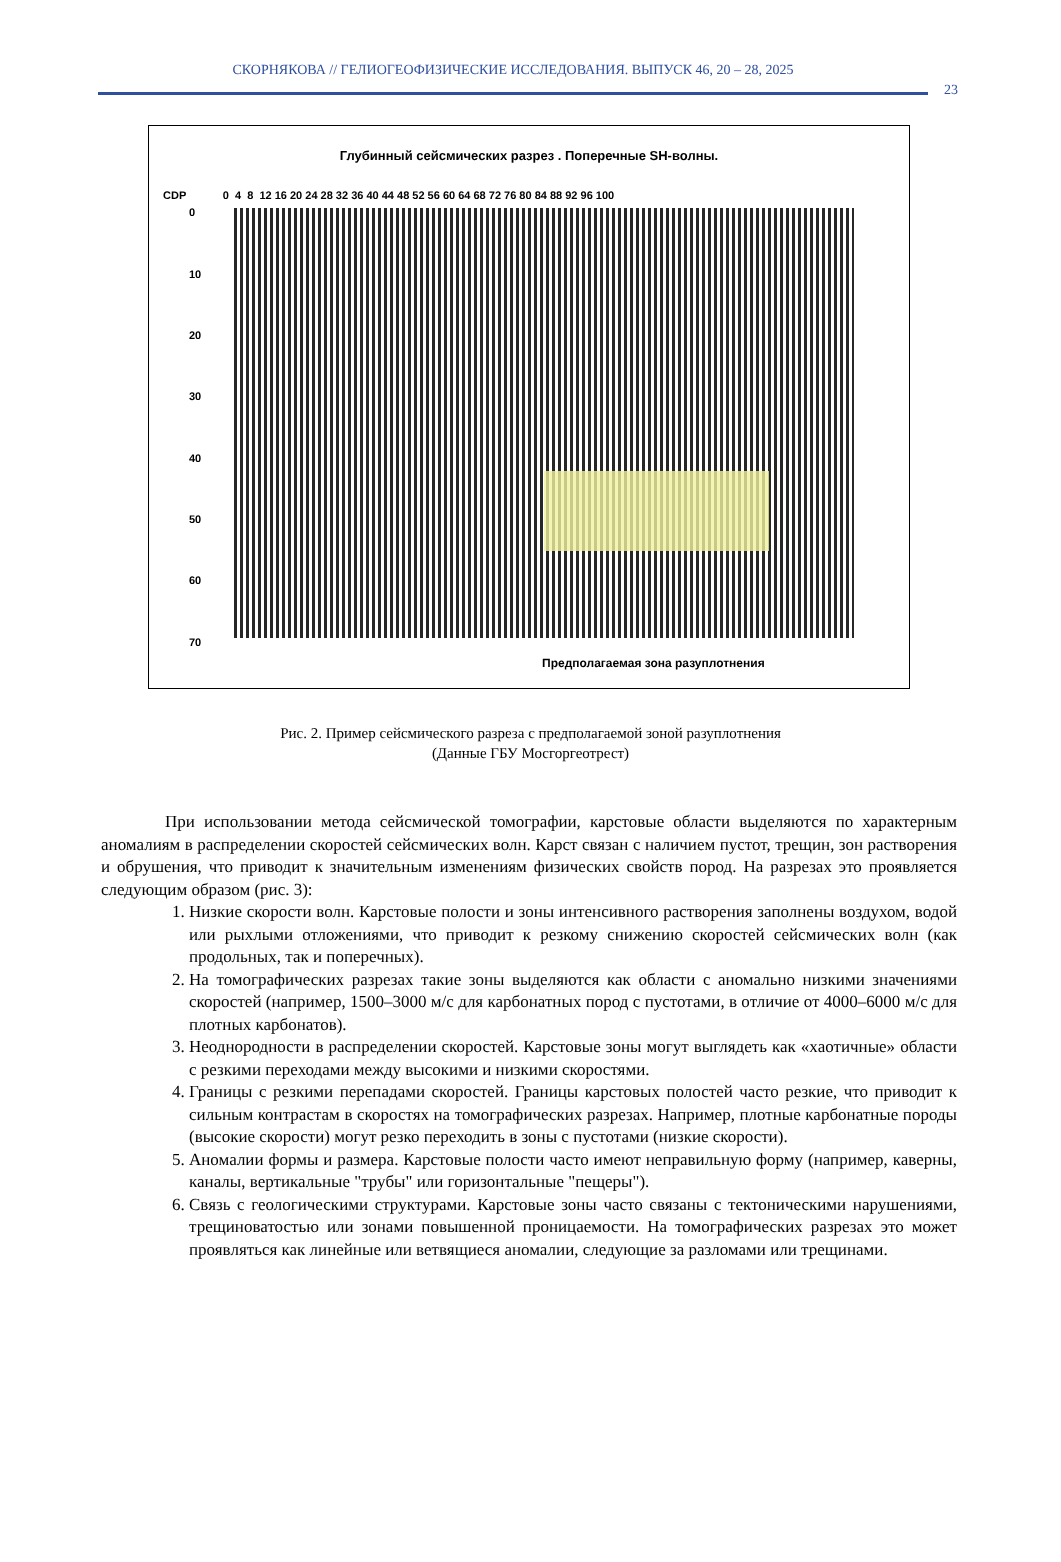СКОРНЯКОВА // ГЕЛИОГЕОФИЗИЧЕСКИЕ ИССЛЕДОВАНИЯ. ВЫПУСК 46, 20 – 28, 2025
23
Глубинный сейсмических разрез . Поперечные SH-волны.
CDP 0 4 8 12 16 20 24 28 32 36 40 44 48 52 56 60 64 68 72 76 80 84 88 92 96 100
0
10
20
30
40
50
60
70
Предполагаемая зона разуплотнения
Рис. 2. Пример сейсмического разреза с предполагаемой зоной разуплотнения
(Данные ГБУ Мосгоргеотрест)
При использовании метода сейсмической томографии, карстовые области выделяются по характерным аномалиям в распределении скоростей сейсмических волн. Карст связан с наличием пустот, трещин, зон растворения и обрушения, что приводит к значительным изменениям физических свойств пород. На разрезах это проявляется следующим образом (рис. 3):
1. Низкие скорости волн. Карстовые полости и зоны интенсивного растворения заполнены воздухом, водой или рыхлыми отложениями, что приводит к резкому снижению скоростей сейсмических волн (как продольных, так и поперечных).
2. На томографических разрезах такие зоны выделяются как области с аномально низкими значениями скоростей (например, 1500–3000 м/с для карбонатных пород с пустотами, в отличие от 4000–6000 м/с для плотных карбонатов).
3. Неоднородности в распределении скоростей. Карстовые зоны могут выглядеть как «хаотичные» области с резкими переходами между высокими и низкими скоростями.
4. Границы с резкими перепадами скоростей. Границы карстовых полостей часто резкие, что приводит к сильным контрастам в скоростях на томографических разрезах. Например, плотные карбонатные породы (высокие скорости) могут резко переходить в зоны с пустотами (низкие скорости).
5. Аномалии формы и размера. Карстовые полости часто имеют неправильную форму (например, каверны, каналы, вертикальные "трубы" или горизонтальные "пещеры").
6. Связь с геологическими структурами. Карстовые зоны часто связаны с тектоническими нарушениями, трещиноватостью или зонами повышенной проницаемости. На томографических разрезах это может проявляться как линейные или ветвящиеся аномалии, следующие за разломами или трещинами.